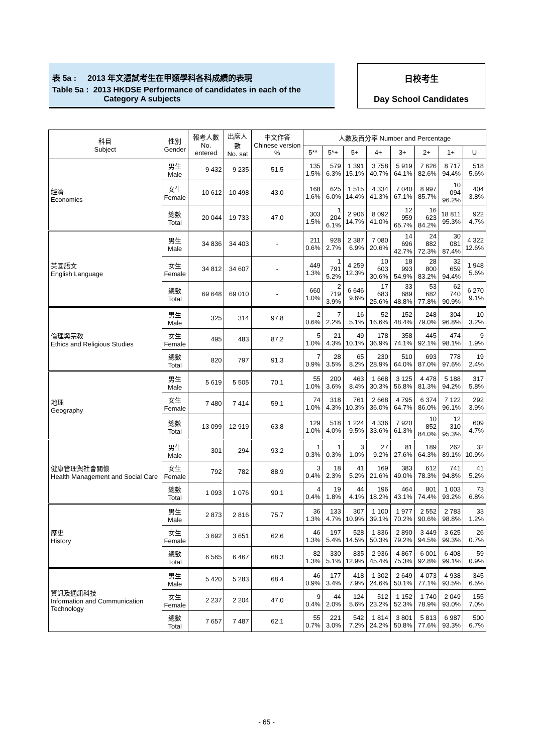表 5a : 2013 年文憑試考生在甲類學科各科成績的表現
Table 5a : 2013 HKDSE Performance of candidates in each of the
Category A subjects
日校考生
Day School Candidates
| 科目 Subject | 性別 Gender | 報考人數 No. entered | 出席人數 No. sat | 中文作答 Chinese version % | 人數及百分率 Number and Percentage | | | | | | | |
| --- | --- | --- | --- | --- | --- | --- | --- | --- | --- | --- | --- | --- |
| | | | | | 5** | 5*+ | 5+ | 4+ | 3+ | 2+ | 1+ | U |
| 經濟 Economics | 男生 Male | 9 432 | 9 235 | 51.5 | 135 1.5% | 579 6.3% | 1 391 15.1% | 3 758 40.7% | 5 919 64.1% | 7 626 82.6% | 8 717 94.4% | 518 5.6% |
| | 女生 Female | 10 612 | 10 498 | 43.0 | 168 1.6% | 625 6.0% | 1 515 14.4% | 4 334 41.3% | 7 040 67.1% | 8 997 85.7% | 10 094 96.2% | 404 3.8% |
| | 總數 Total | 20 044 | 19 733 | 47.0 | 303 1.5% | 1 204 6.1% | 2 906 14.7% | 8 092 41.0% | 12 959 65.7% | 16 623 84.2% | 18 811 95.3% | 922 4.7% |
| 英國語文 English Language | 男生 Male | 34 836 | 34 403 | - | 211 0.6% | 928 2.7% | 2 387 6.9% | 7 080 20.6% | 14 696 42.7% | 24 882 72.3% | 30 081 87.4% | 4 322 12.6% |
| | 女生 Female | 34 812 | 34 607 | - | 449 1.3% | 1 791 5.2% | 4 259 12.3% | 10 603 30.6% | 18 993 54.9% | 28 800 83.2% | 32 659 94.4% | 1 948 5.6% |
| | 總數 Total | 69 648 | 69 010 | - | 660 1.0% | 2 719 3.9% | 6 646 9.6% | 17 683 25.6% | 33 689 48.8% | 53 682 77.8% | 62 740 90.9% | 6 270 9.1% |
| 倫理與宗教 Ethics and Religious Studies | 男生 Male | 325 | 314 | 97.8 | 2 0.6% | 7 2.2% | 16 5.1% | 52 16.6% | 152 48.4% | 248 79.0% | 304 96.8% | 10 3.2% |
| | 女生 Female | 495 | 483 | 87.2 | 5 1.0% | 21 4.3% | 49 10.1% | 178 36.9% | 358 74.1% | 445 92.1% | 474 98.1% | 9 1.9% |
| | 總數 Total | 820 | 797 | 91.3 | 7 0.9% | 28 3.5% | 65 8.2% | 230 28.9% | 510 64.0% | 693 87.0% | 778 97.6% | 19 2.4% |
| 地理 Geography | 男生 Male | 5 619 | 5 505 | 70.1 | 55 1.0% | 200 3.6% | 463 8.4% | 1 668 30.3% | 3 125 56.8% | 4 478 81.3% | 5 188 94.2% | 317 5.8% |
| | 女生 Female | 7 480 | 7 414 | 59.1 | 74 1.0% | 318 4.3% | 761 10.3% | 2 668 36.0% | 4 795 64.7% | 6 374 86.0% | 7 122 96.1% | 292 3.9% |
| | 總數 Total | 13 099 | 12 919 | 63.8 | 129 1.0% | 518 4.0% | 1 224 9.5% | 4 336 33.6% | 7 920 61.3% | 10 852 84.0% | 12 310 95.3% | 609 4.7% |
| 健康管理與社會關懷 Health Management and Social Care | 男生 Male | 301 | 294 | 93.2 | 1 0.3% | 1 0.3% | 3 1.0% | 27 9.2% | 81 27.6% | 189 64.3% | 262 89.1% | 32 10.9% |
| | 女生 Female | 792 | 782 | 88.9 | 3 0.4% | 18 2.3% | 41 5.2% | 169 21.6% | 383 49.0% | 612 78.3% | 741 94.8% | 41 5.2% |
| | 總數 Total | 1 093 | 1 076 | 90.1 | 4 0.4% | 19 1.8% | 44 4.1% | 196 18.2% | 464 43.1% | 801 74.4% | 1 003 93.2% | 73 6.8% |
| 歷史 History | 男生 Male | 2 873 | 2 816 | 75.7 | 36 1.3% | 133 4.7% | 307 10.9% | 1 100 39.1% | 1 977 70.2% | 2 552 90.6% | 2 783 98.8% | 33 1.2% |
| | 女生 Female | 3 692 | 3 651 | 62.6 | 46 1.3% | 197 5.4% | 528 14.5% | 1 836 50.3% | 2 890 79.2% | 3 449 94.5% | 3 625 99.3% | 26 0.7% |
| | 總數 Total | 6 565 | 6 467 | 68.3 | 82 1.3% | 330 5.1% | 835 12.9% | 2 936 45.4% | 4 867 75.3% | 6 001 92.8% | 6 408 99.1% | 59 0.9% |
| 資訊及通訊科技 Information and Communication Technology | 男生 Male | 5 420 | 5 283 | 68.4 | 46 0.9% | 177 3.4% | 418 7.9% | 1 302 24.6% | 2 649 50.1% | 4 073 77.1% | 4 938 93.5% | 345 6.5% |
| | 女生 Female | 2 237 | 2 204 | 47.0 | 9 0.4% | 44 2.0% | 124 5.6% | 512 23.2% | 1 152 52.3% | 1 740 78.9% | 2 049 93.0% | 155 7.0% |
| | 總數 Total | 7 657 | 7 487 | 62.1 | 55 0.7% | 221 3.0% | 542 7.2% | 1 814 24.2% | 3 801 50.8% | 5 813 77.6% | 6 987 93.3% | 500 6.7% |
- 65 -